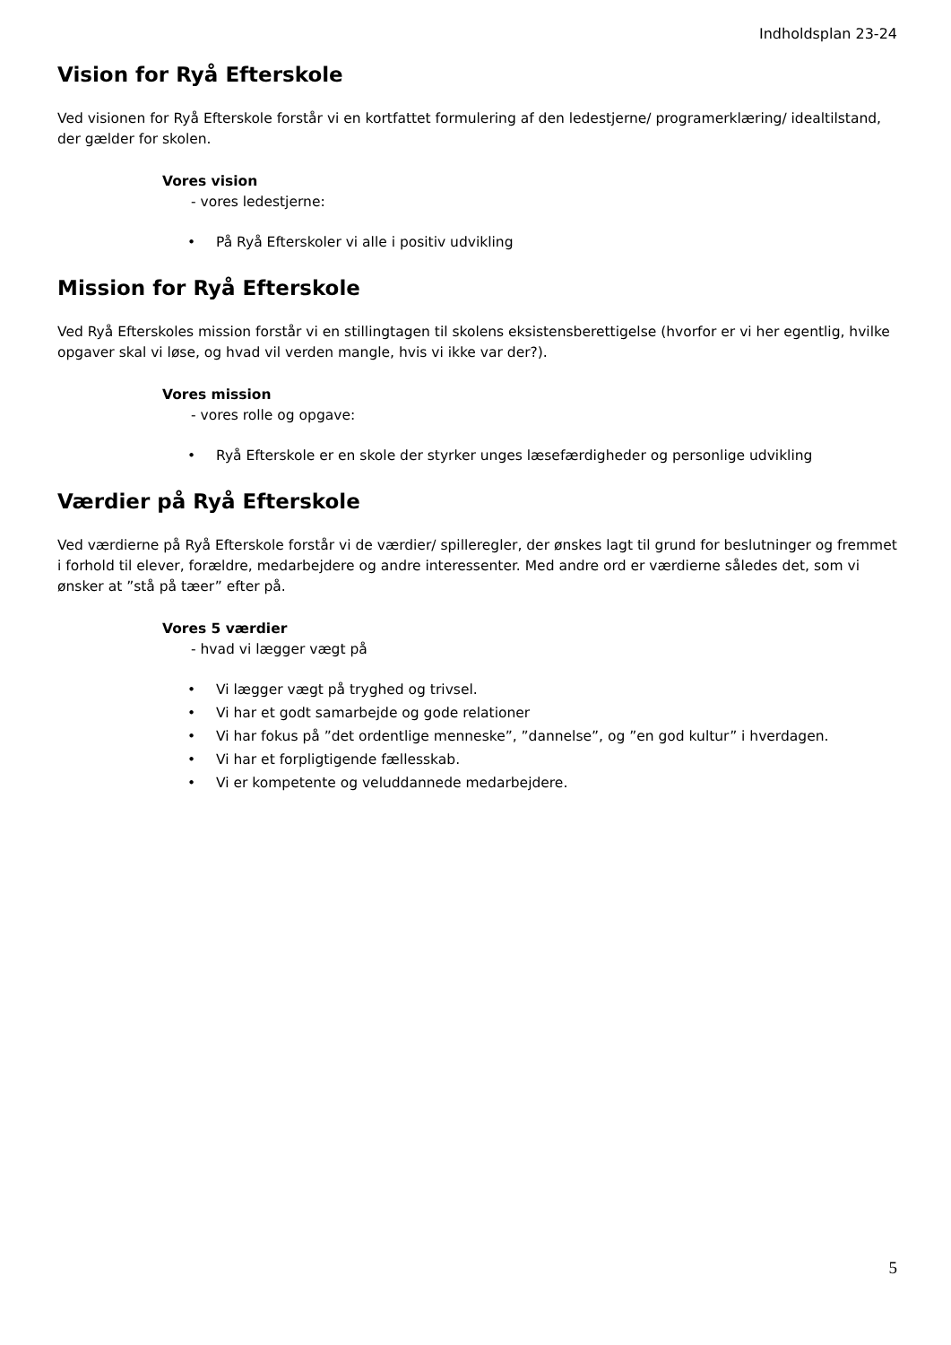Indholdsplan 23-24
Vision for Ryå Efterskole
Ved visionen for Ryå Efterskole forstår vi en kortfattet formulering af den ledestjerne/ programerklæring/ idealtilstand, der gælder for skolen.
Vores vision
- vores ledestjerne:
• På Ryå Efterskoler vi alle i positiv udvikling
Mission for Ryå Efterskole
Ved Ryå Efterskoles mission forstår vi en stillingtagen til skolens eksistensberettigelse (hvorfor er vi her egentlig, hvilke opgaver skal vi løse, og hvad vil verden mangle, hvis vi ikke var der?).
Vores mission
- vores rolle og opgave:
• Ryå Efterskole er en skole der styrker unges læsefærdigheder og personlige udvikling
Værdier på Ryå Efterskole
Ved værdierne på Ryå Efterskole forstår vi de værdier/ spilleregler, der ønskes lagt til grund for beslutninger og fremmet i forhold til elever, forældre, medarbejdere og andre interessenter. Med andre ord er værdierne således det, som vi ønsker at ”stå på tæer” efter på.
Vores 5 værdier
- hvad vi lægger vægt på
• Vi lægger vægt på tryghed og trivsel.
• Vi har et godt samarbejde og gode relationer
• Vi har fokus på ”det ordentlige menneske”, ”dannelse”, og ”en god kultur” i hverdagen.
• Vi har et forpligtigende fællesskab.
• Vi er kompetente og veluddannede medarbejdere.
5